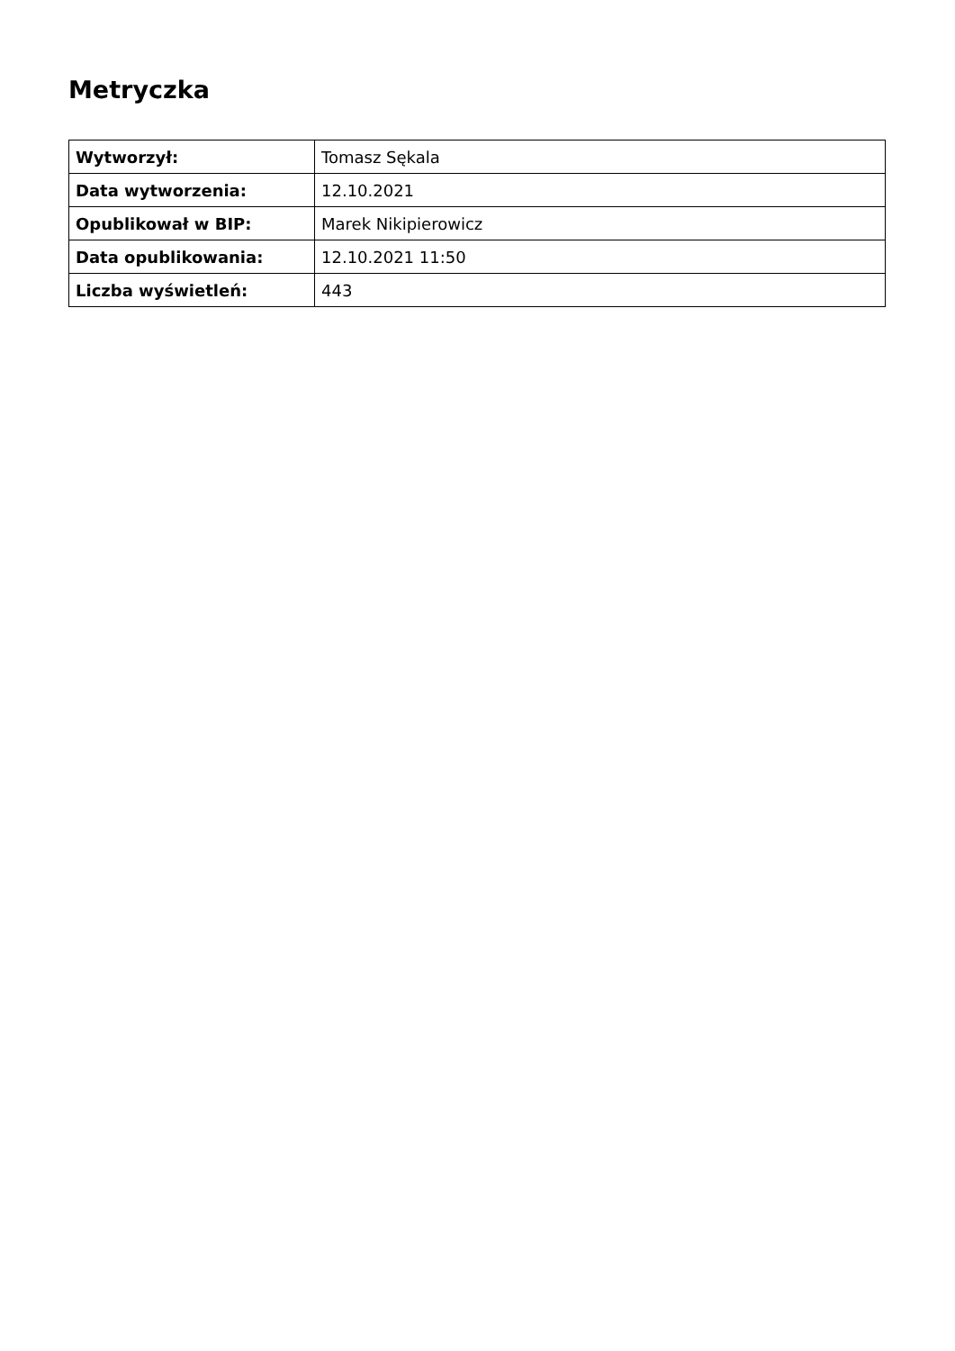Metryczka
| Wytworzył: | Tomasz Sękala |
| Data wytworzenia: | 12.10.2021 |
| Opublikował w BIP: | Marek Nikipierowicz |
| Data opublikowania: | 12.10.2021 11:50 |
| Liczba wyświetleń: | 443 |